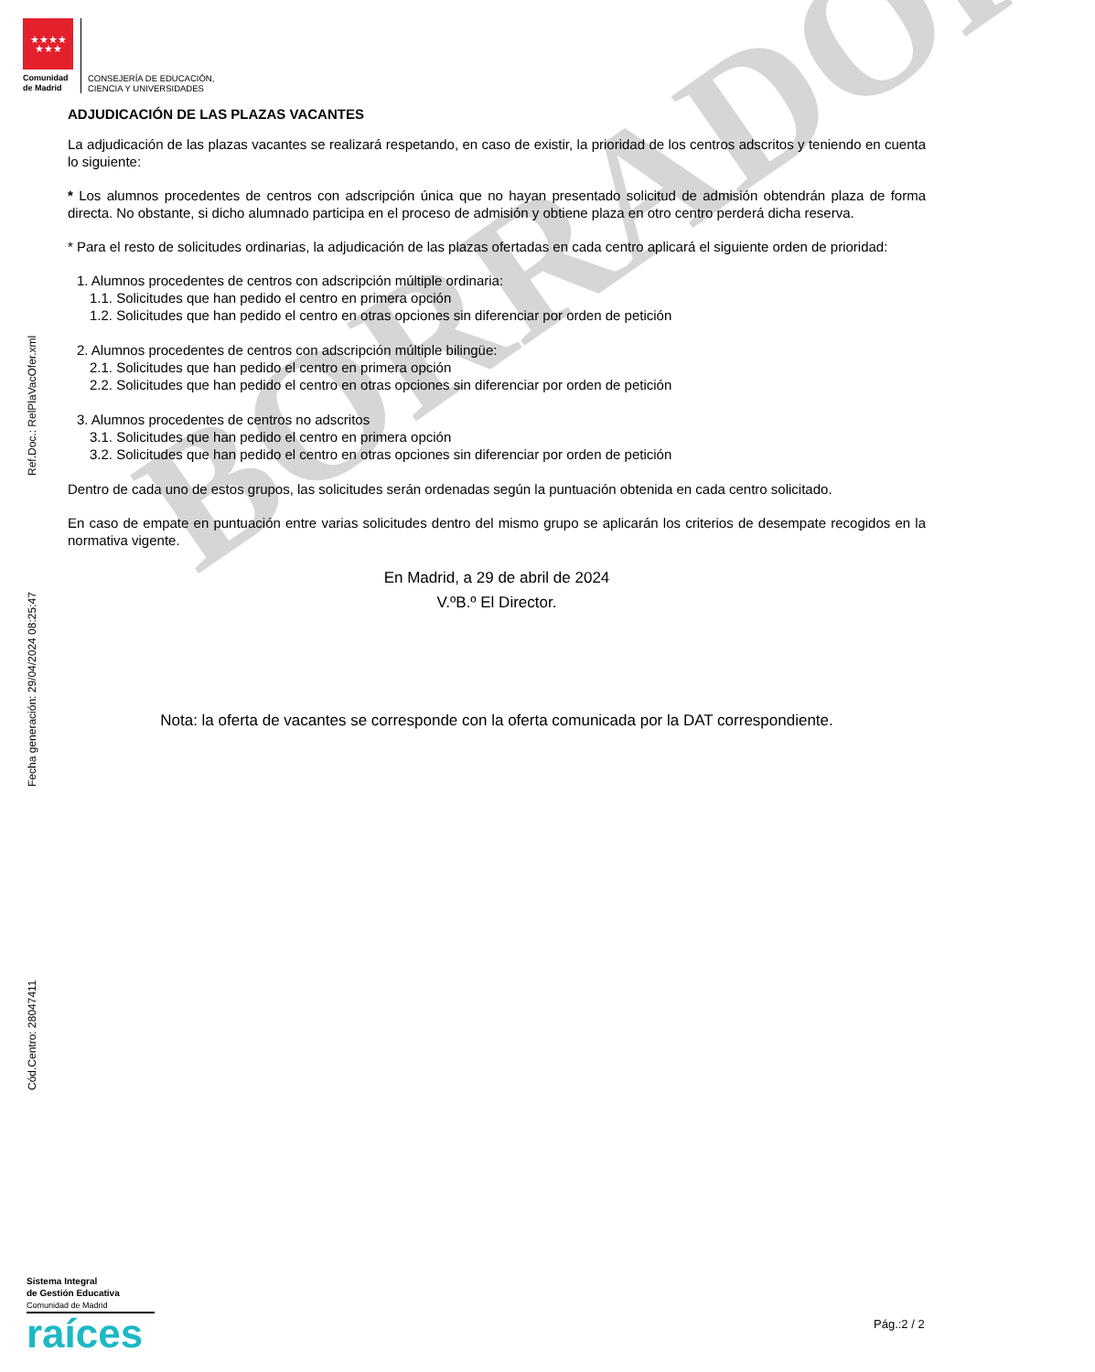BORRADOR
★★★★
★★★
Comunidad
de Madrid
CONSEJERÍA DE EDUCACIÓN,
CIENCIA Y UNIVERSIDADES
ADJUDICACIÓN DE LAS PLAZAS VACANTES
La adjudicación de las plazas vacantes se realizará respetando, en caso de existir, la prioridad de los centros adscritos y teniendo en cuenta lo siguiente:
* Los alumnos procedentes de centros con adscripción única que no hayan presentado solicitud de admisión obtendrán plaza de forma directa. No obstante, si dicho alumnado participa en el proceso de admisión y obtiene plaza en otro centro perderá dicha reserva.
* Para el resto de solicitudes ordinarias, la adjudicación de las plazas ofertadas en cada centro aplicará el siguiente orden de prioridad:
1. Alumnos procedentes de centros con adscripción múltiple ordinaria:
1.1. Solicitudes que han pedido el centro en primera opción
1.2. Solicitudes que han pedido el centro en otras opciones sin diferenciar por orden de petición
2. Alumnos procedentes de centros con adscripción múltiple bilingüe:
2.1. Solicitudes que han pedido el centro en primera opción
2.2. Solicitudes que han pedido el centro en otras opciones sin diferenciar por orden de petición
3. Alumnos procedentes de centros no adscritos
3.1. Solicitudes que han pedido el centro en primera opción
3.2. Solicitudes que han pedido el centro en otras opciones sin diferenciar por orden de petición
Dentro de cada uno de estos grupos, las solicitudes serán ordenadas según la puntuación obtenida en cada centro solicitado.
En caso de empate en puntuación entre varias solicitudes dentro del mismo grupo se aplicarán los criterios de desempate recogidos en la normativa vigente.
En Madrid, a 29 de abril de 2024
V.ºB.º El Director.
Nota: la oferta de vacantes se corresponde con la oferta comunicada por la DAT correspondiente.
Ref.Doc.: RelPlaVacOfer.xml
Fecha generación: 29/04/2024 08:25:47
Cód.Centro: 28047411
Sistema Integral
de Gestión Educativa
Comunidad de Madrid
raíces
Pág.:2 / 2